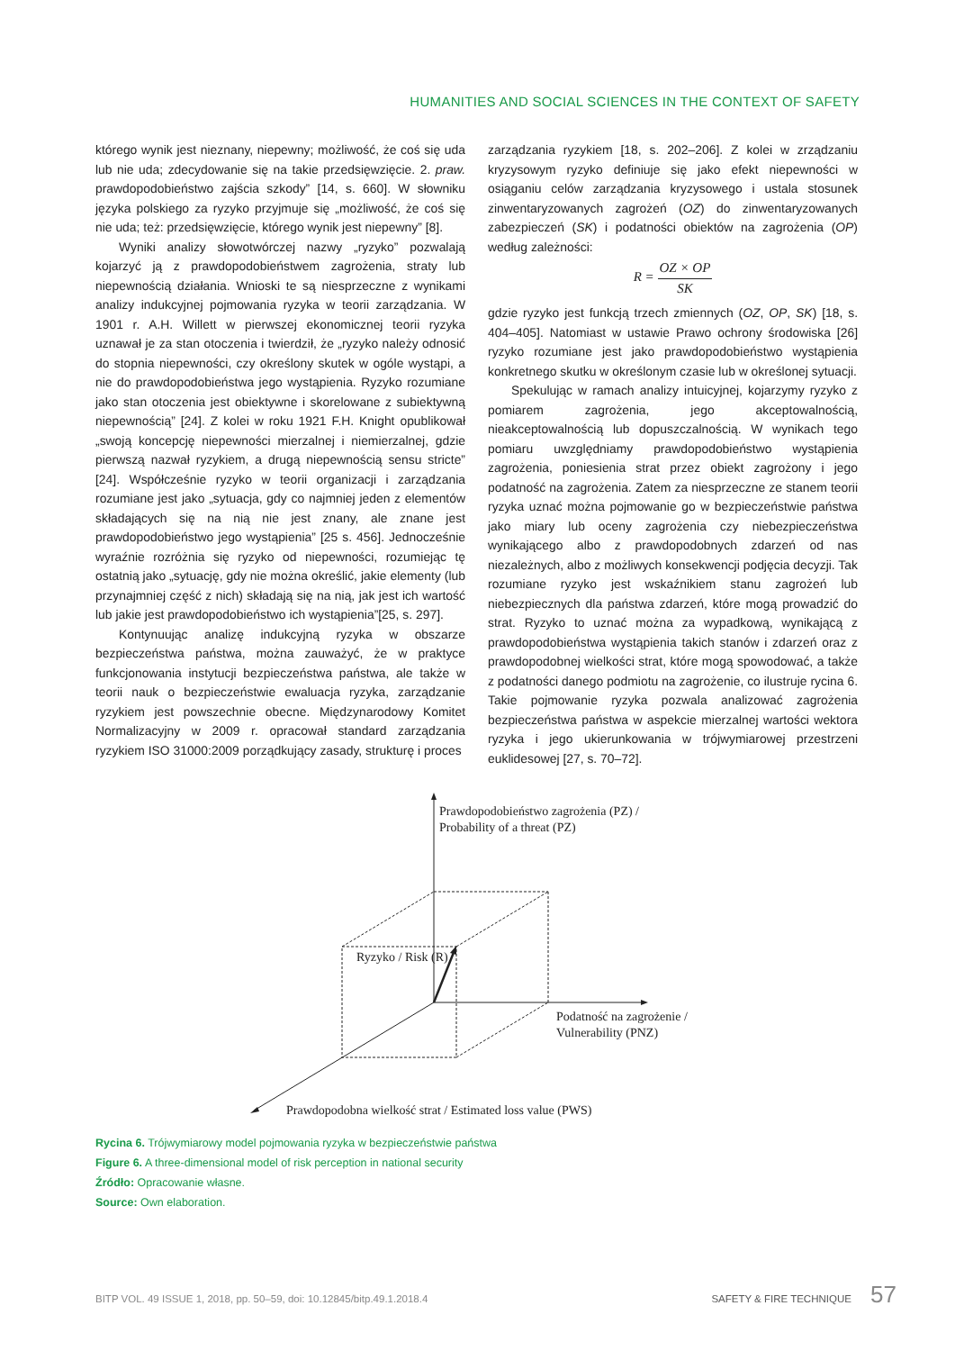HUMANITIES AND SOCIAL SCIENCES IN THE CONTEXT OF SAFETY
którego wynik jest nieznany, niepewny; możliwość, że coś się uda lub nie uda; zdecydowanie się na takie przedsięwzięcie. 2. praw. prawdopodobieństwo zajścia szkody” [14, s. 660]. W słowniku języka polskiego za ryzyko przyjmuje się „możliwość, że coś się nie uda; też: przedsięwzięcie, którego wynik jest niepewny” [8].
Wyniki analizy słowotwórczej nazwy „ryzyko” pozwalają kojarzyć ją z prawdopodobieństwem zagrożenia, straty lub niepewnością działania. Wnioski te są niesprzeczne z wynikami analizy indukcyjnej pojmowania ryzyka w teorii zarządzania. W 1901 r. A.H. Willett w pierwszej ekonomicznej teorii ryzyka uznawał je za stan otoczenia i twierdził, że „ryzyko należy odnosić do stopnia niepewności, czy określony skutek w ogóle wystąpi, a nie do prawdopodobieństwa jego wystąpienia. Ryzyko rozumiane jako stan otoczenia jest obiektywne i skorelowane z subiektywną niepewnością” [24]. Z kolei w roku 1921 F.H. Knight opublikował „swoją koncepcję niepewności mierzalnej i niemierzalnej, gdzie pierwszą nazwał ryzykiem, a drugą niepewnością sensu stricte” [24]. Współcześnie ryzyko w teorii organizacji i zarządzania rozumiane jest jako „sytuacja, gdy co najmniej jeden z elementów składających się na nią nie jest znany, ale znane jest prawdopodobieństwo jego wystąpienia” [25 s. 456]. Jednocześnie wyraźnie rozróżnia się ryzyko od niepewności, rozumiejąc tę ostatnią jako „sytuację, gdy nie można określić, jakie elementy (lub przynajmniej część z nich) składają się na nią, jak jest ich wartość lub jakie jest prawdopodobieństwo ich wystąpienia”[25, s. 297].
Kontynuując analizę indukcyjną ryzyka w obszarze bezpieczeństwa państwa, można zauważyć, że w praktyce funkcjonowania instytucji bezpieczeństwa państwa, ale także w teorii nauk o bezpieczeństwie ewaluacja ryzyka, zarządzanie ryzykiem jest powszechnie obecne. Międzynarodowy Komitet Normalizacyjny w 2009 r. opracował standard zarządzania ryzykiem ISO 31000:2009 porządkujący zasady, strukturę i proces
zarządzania ryzykiem [18, s. 202–206]. Z kolei w zrządzaniu kryzysowym ryzyko definiuje się jako efekt niepewności w osiąganiu celów zarządzania kryzysowego i ustala stosunek zinwentaryzowanych zagrożeń (OZ) do zinwentaryzowanych zabezpieczeń (SK) i podatności obiektów na zagrożenia (OP) według zależności:
R = OZ × OP SK
gdzie ryzyko jest funkcją trzech zmiennych (OZ, OP, SK) [18, s. 404–405]. Natomiast w ustawie Prawo ochrony środowiska [26] ryzyko rozumiane jest jako prawdopodobieństwo wystąpienia konkretnego skutku w określonym czasie lub w określonej sytuacji.
Spekulując w ramach analizy intuicyjnej, kojarzymy ryzyko z pomiarem zagrożenia, jego akceptowalnością, nieakceptowalnością lub dopuszczalnością. W wynikach tego pomiaru uwzględniamy prawdopodobieństwo wystąpienia zagrożenia, poniesienia strat przez obiekt zagrożony i jego podatność na zagrożenia. Zatem za niesprzeczne ze stanem teorii ryzyka uznać można pojmowanie go w bezpieczeństwie państwa jako miary lub oceny zagrożenia czy niebezpieczeństwa wynikającego albo z prawdopodobnych zdarzeń od nas niezależnych, albo z możliwych konsekwencji podjęcia decyzji. Tak rozumiane ryzyko jest wskaźnikiem stanu zagrożeń lub niebezpiecznych dla państwa zdarzeń, które mogą prowadzić do strat. Ryzyko to uznać można za wypadkową, wynikającą z prawdopodobieństwa wystąpienia takich stanów i zdarzeń oraz z prawdopodobnej wielkości strat, które mogą spowodować, a także z podatności danego podmiotu na zagrożenie, co ilustruje rycina 6. Takie pojmowanie ryzyka pozwala analizować zagrożenia bezpieczeństwa państwa w aspekcie mierzalnej wartości wektora ryzyka i jego ukierunkowania w trójwymiarowej przestrzeni euklidesowej [27, s. 70–72].
Prawdopodobieństwo zagrożenia (PZ) /
Probability of a threat (PZ)
Ryzyko / Risk (R)
Podatność na zagrożenie /
Vulnerability (PNZ)
Prawdopodobna wielkość strat / Estimated loss value (PWS)
Rycina 6. Trójwymiarowy model pojmowania ryzyka w bezpieczeństwie państwa
Figure 6. A three-dimensional model of risk perception in national security
Źródło: Opracowanie własne.
Source: Own elaboration.
BITP VOL. 49 ISSUE 1, 2018, pp. 50–59, doi: 10.12845/bitp.49.1.2018.4 SAFETY & FIRE TECHNIQUE 57